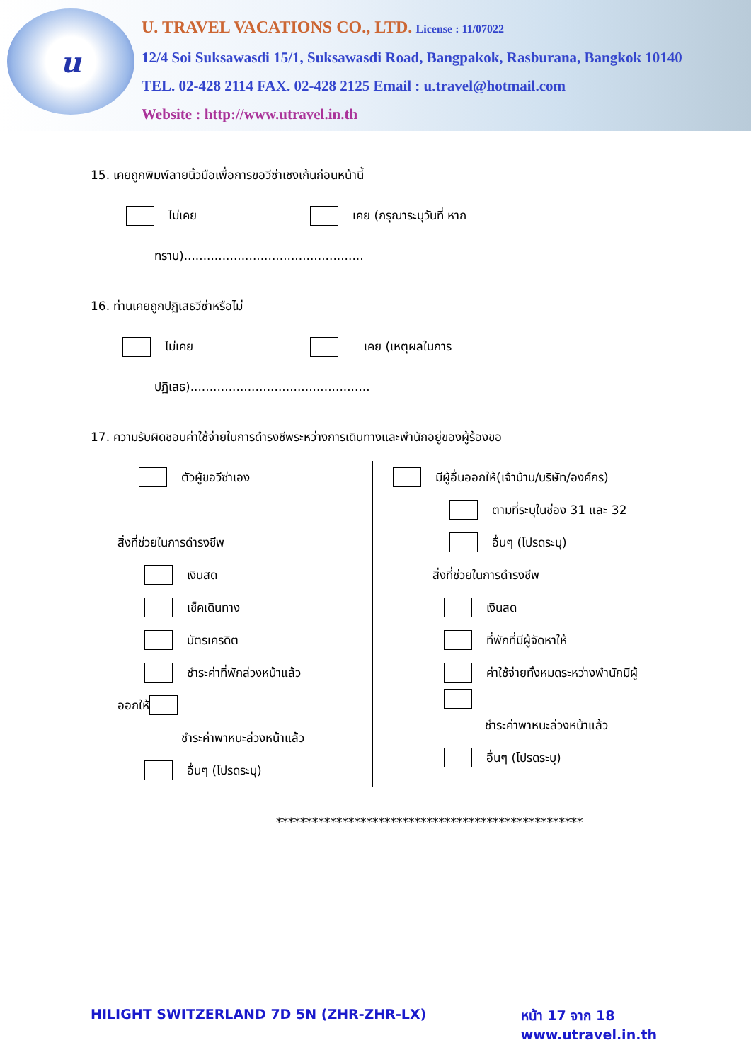u
U. TRAVEL VACATIONS CO., LTD. License : 11/07022
12/4 Soi Suksawasdi 15/1, Suksawasdi Road, Bangpakok, Rasburana, Bangkok 10140
TEL. 02-428 2114 FAX. 02-428 2125 Email : u.travel@hotmail.com
Website : http://www.utravel.in.th
15. เคยถูกพิมพ์ลายนิ้วมือเพื่อการขอวีซ่าเชงเก้นก่อนหน้านี้
ไม่เคย เคย (กรุณาระบุวันที่ หาก
ทราบ)...............................................
16. ท่านเคยถูกปฏิเสธวีซ่าหรือไม่
ไม่เคย เคย (เหตุผลในการ
ปฏิเสธ)...............................................
17. ความรับผิดชอบค่าใช้จ่ายในการดำรงชีพระหว่างการเดินทางและพำนักอยู่ของผู้ร้องขอ
ตัวผู้ขอวีซ่าเอง
สิ่งที่ช่วยในการดำรงชีพ
เงินสด
เช็คเดินทาง
บัตรเครดิต
ชำระค่าที่พักล่วงหน้าแล้ว
ออกให้
ชำระค่าพาหนะล่วงหน้าแล้ว
อื่นๆ (โปรดระบุ)
มีผู้อื่นออกให้(เจ้าบ้าน/บริษัท/องค์กร)
ตามที่ระบุในช่อง 31 และ 32
อื่นๆ (โปรดระบุ)
สิ่งที่ช่วยในการดำรงชีพ
เงินสด
ที่พักที่มีผู้จัดหาให้
ค่าใช้จ่ายทั้งหมดระหว่างพำนักมีผู้
ชำระค่าพาหนะล่วงหน้าแล้ว
อื่นๆ (โปรดระบุ)
***************************************************
HILIGHT SWITZERLAND 7D 5N (ZHR-ZHR-LX) หน้า 17 จาก 18
www.utravel.in.th